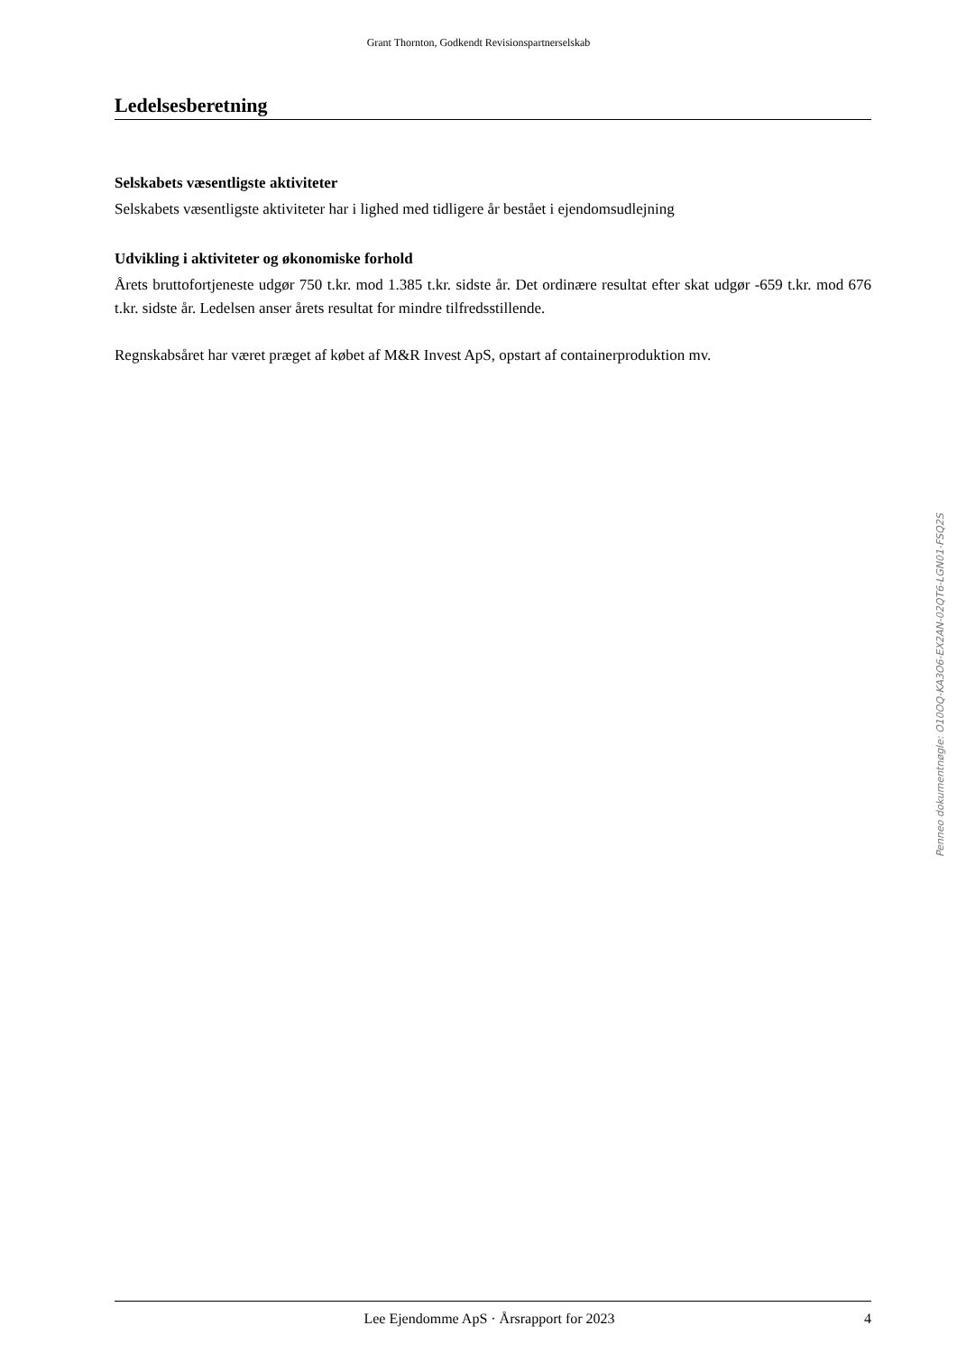Grant Thornton, Godkendt Revisionspartnerselskab
Ledelsesberetning
Selskabets væsentligste aktiviteter
Selskabets væsentligste aktiviteter har i lighed med tidligere år bestået i ejendomsudlejning
Udvikling i aktiviteter og økonomiske forhold
Årets bruttofortjeneste udgør 750 t.kr. mod 1.385 t.kr. sidste år. Det ordinære resultat efter skat udgør -659 t.kr. mod 676 t.kr. sidste år. Ledelsen anser årets resultat for mindre tilfredsstillende.
Regnskabsåret har været præget af købet af M&R Invest ApS, opstart af containerproduktion mv.
Penneo dokumentnøgle: O10OQ-KA3O6-EX2AN-02QT6-LGN01-FSQ2S
Lee Ejendomme ApS · Årsrapport for 2023 4